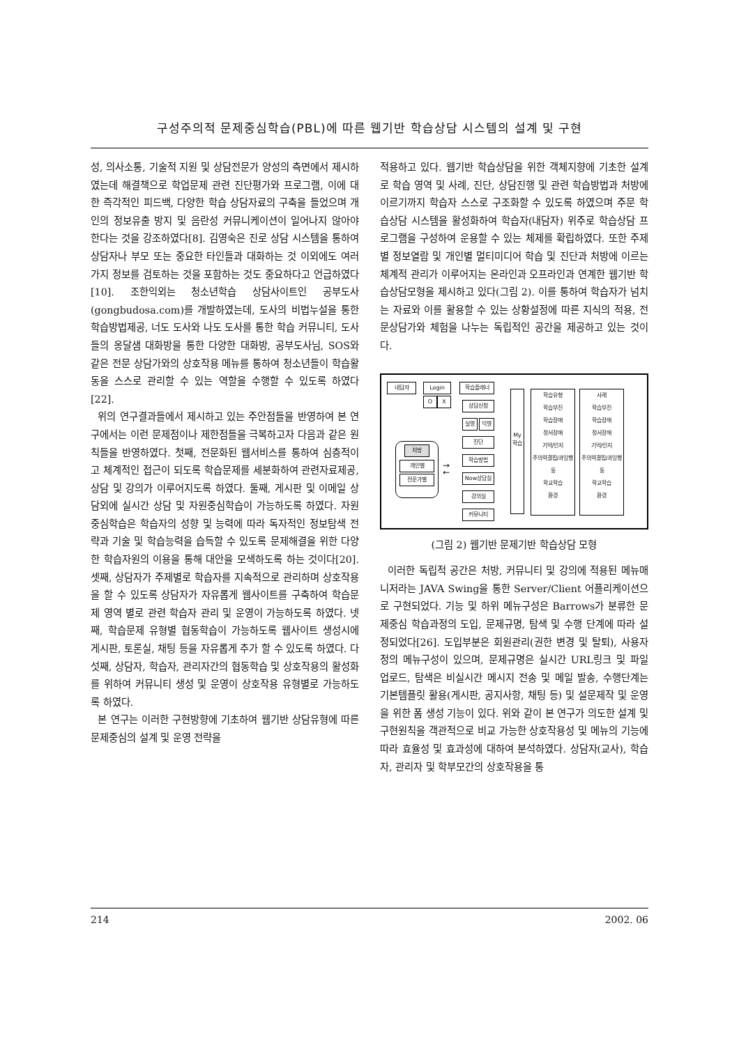구성주의적 문제중심학습(PBL)에 따른 웹기반 학습상담 시스템의 설계 및 구현
성, 의사소통, 기술적 지원 및 상담전문가 양성의 측면에서 제시하였는데 해결책으로 학업문제 관련 진단평가와 프로그램, 이에 대한 즉각적인 피드백, 다양한 학습 상담자료의 구축을 들었으며 개인의 정보유출 방지 및 음란성 커뮤니케이션이 일어나지 않아야 한다는 것을 강조하였다[8]. 김영숙은 진로 상담 시스템을 통하여 상담자나 부모 또는 중요한 타인들과 대화하는 것 이외에도 여러 가지 정보를 검토하는 것을 포함하는 것도 중요하다고 언급하였다[10]. 조한익외는 청소년학습 상담사이트인 공부도사(gongbudosa.com)를 개발하였는데, 도사의 비법누설을 통한 학습방법제공, 너도 도사와 나도 도사를 통한 학습 커뮤니티, 도사들의 옹달샘 대화방을 통한 다양한 대화방, 공부도사님, SOS와 같은 전문 상담가와의 상호작용 메뉴를 통하여 청소년들이 학습활동을 스스로 관리할 수 있는 역할을 수행할 수 있도록 하였다[22].
위의 연구결과들에서 제시하고 있는 주안점들을 반영하여 본 연구에서는 이런 문제점이나 제한점들을 극복하고자 다음과 같은 원칙들을 반영하였다. 첫째, 전문화된 웹서비스를 통하여 심층적이고 체계적인 접근이 되도록 학습문제를 세분화하여 관련자료제공, 상담 및 강의가 이루어지도록 하였다. 둘째, 게시판 및 이메일 상담외에 실시간 상담 및 자원중심학습이 가능하도록 하였다. 자원중심학습은 학습자의 성향 및 능력에 따라 독자적인 정보탐색 전략과 기술 및 학습능력을 습득할 수 있도록 문제해결을 위한 다양한 학습자원의 이용을 통해 대안을 모색하도록 하는 것이다[20]. 셋째, 상담자가 주제별로 학습자를 지속적으로 관리하며 상호작용을 할 수 있도록 상담자가 자유롭게 웹사이트를 구축하여 학습문제 영역 별로 관련 학습자 관리 및 운영이 가능하도록 하였다. 넷째, 학습문제 유형별 협동학습이 가능하도록 웹사이트 생성시에 게시판, 토론실, 채팅 등을 자유롭게 추가 할 수 있도록 하였다. 다섯째, 상담자, 학습자, 관리자간의 협동학습 및 상호작용의 활성화를 위하여 커뮤니티 생성 및 운영이 상호작용 유형별로 가능하도록 하였다.
본 연구는 이러한 구현방향에 기초하여 웹기반 상담유형에 따른 문제중심의 설계 및 운영 전략을
적용하고 있다. 웹기반 학습상담을 위한 객체지향에 기초한 설계로 학습 영역 및 사례, 진단, 상담진행 및 관련 학습방법과 처방에 이르기까지 학습자 스스로 구조화할 수 있도록 하였으며 주문 학습상담 시스템을 활성화하여 학습자(내담자) 위주로 학습상담 프로그램을 구성하여 운용할 수 있는 체제를 확립하였다. 또한 주제별 정보열람 및 개인별 멀티미디어 학습 및 진단과 처방에 이르는 체계적 관리가 이루어지는 온라인과 오프라인과 연계한 웹기반 학습상담모형을 제시하고 있다(그림 2). 이를 통하여 학습자가 넘치는 자료와 이를 활용할 수 있는 상황설정에 따른 지식의 적용, 전문상담가와 체험을 나누는 독립적인 공간을 제공하고 있는 것이다.
내담자 Login
O X
학습플래너
상담신청
실명 익명
진단
학습방법
Now상담실
강의실
커뮤니티
처방
개인별
전문가별
→
←
My 학습
학습유형
학습부진
학습장애
정서장애
기억/인지
주의력결핍/과잉행동
학교학습
환경
사례
학습부진
학습장애
정서장애
기억/인지
주의력결핍/과잉행동
학교학습
환경
(그림 2) 웹기반 문제기반 학습상담 모형
이러한 독립적 공간은 처방, 커뮤니티 및 강의에 적용된 메뉴매니저라는 JAVA Swing을 통한 Server/Client 어플리케이션으로 구현되었다. 기능 및 하위 메뉴구성은 Barrows가 분류한 문제중심 학습과정의 도입, 문제규명, 탐색 및 수행 단계에 따라 설정되었다[26]. 도입부분은 회원관리(권한 변경 및 탈퇴), 사용자 정의 메뉴구성이 있으며, 문제규명은 실시간 URL링크 및 파일 업로드, 탐색은 비실시간 메시지 전송 및 메일 발송, 수행단계는 기본템플릿 활용(게시판, 공지사항, 채팅 등) 및 설문제작 및 운영을 위한 폼 생성 기능이 있다. 위와 같이 본 연구가 의도한 설계 및 구현원칙을 객관적으로 비교 가능한 상호작용성 및 메뉴의 기능에 따라 효율성 및 효과성에 대하여 분석하였다. 상담자(교사), 학습자, 관리자 및 학부모간의 상호작용을 통
214 2002. 06